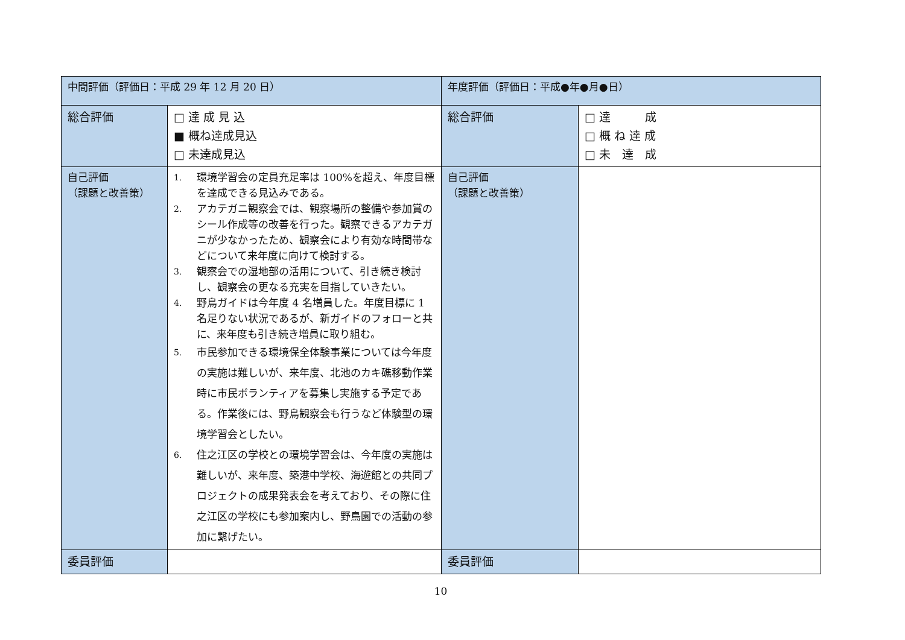| 中間評価（評価日：平成 29 年 12 月 20 日） | | 年度評価（評価日：平成●年●月●日） | |
| 総合評価 | □ 達 成 見 込 ■ 概ね達成見込 □ 未達成見込 | 総合評価 | □ 達 成 □ 概 ね 達 成 □ 未 達 成 |
| 自己評価 （課題と改善策） | 1. 環境学習会の定員充足率は 100%を超え、年度目標を達成できる見込みである。 2. アカテガニ観察会では、観察場所の整備や参加賞のシール作成等の改善を行った。観察できるアカテガニが少なかったため、観察会により有効な時間帯などについて来年度に向けて検討する。 3. 観察会での湿地部の活用について、引き続き検討し、観察会の更なる充実を目指していきたい。 4. 野鳥ガイドは今年度 4 名増員した。年度目標に 1 名足りない状況であるが、新ガイドのフォローと共に、来年度も引き続き増員に取り組む。 5. 市民参加できる環境保全体験事業については今年度の実施は難しいが、来年度、北池のカキ礁移動作業時に市民ボランティアを募集し実施する予定である。作業後には、野鳥観察会も行うなど体験型の環境学習会としたい。 6. 住之江区の学校との環境学習会は、今年度の実施は難しいが、来年度、築港中学校、海遊館との共同プロジェクトの成果発表会を考えており、その際に住之江区の学校にも参加案内し、野鳥園での活動の参加に繋げたい。 | 自己評価 （課題と改善策） | |
| 委員評価 | | 委員評価 | |
10